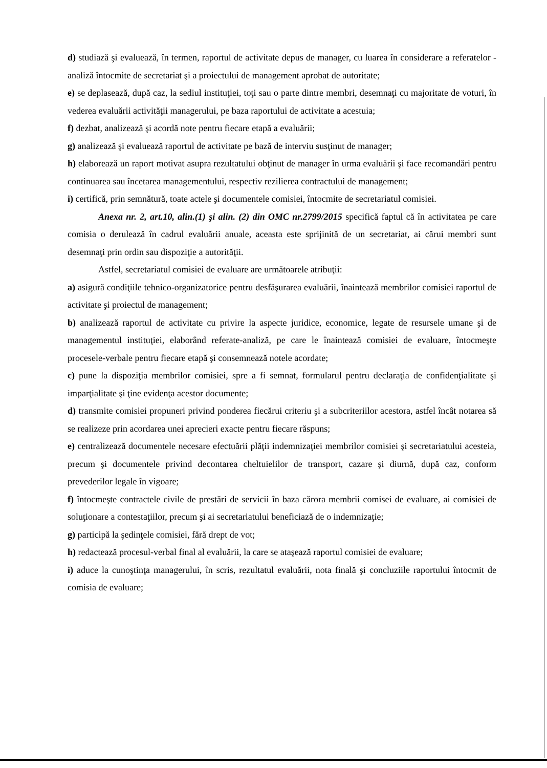d) studiază şi evaluează, în termen, raportul de activitate depus de manager, cu luarea în considerare a referatelor - analiză întocmite de secretariat şi a proiectului de management aprobat de autoritate;
e) se deplasează, după caz, la sediul instituţiei, toţi sau o parte dintre membri, desemnaţi cu majoritate de voturi, în vederea evaluării activităţii managerului, pe baza raportului de activitate a acestuia;
f) dezbat, analizează şi acordă note pentru fiecare etapă a evaluării;
g) analizează şi evaluează raportul de activitate pe bază de interviu susţinut de manager;
h) elaborează un raport motivat asupra rezultatului obţinut de manager în urma evaluării şi face recomandări pentru continuarea sau încetarea managementului, respectiv rezilierea contractului de management;
i) certifică, prin semnătură, toate actele şi documentele comisiei, întocmite de secretariatul comisiei.
Anexa nr. 2, art.10, alin.(1) şi alin. (2) din OMC nr.2799/2015 specifică faptul că în activitatea pe care comisia o derulează în cadrul evaluării anuale, aceasta este sprijinită de un secretariat, ai cărui membri sunt desemnaţi prin ordin sau dispoziţie a autorităţii.
Astfel, secretariatul comisiei de evaluare are următoarele atribuţii:
a) asigură condiţiile tehnico-organizatorice pentru desfăşurarea evaluării, înaintează membrilor comisiei raportul de activitate şi proiectul de management;
b) analizează raportul de activitate cu privire la aspecte juridice, economice, legate de resursele umane şi de managementul instituţiei, elaborând referate-analiză, pe care le înaintează comisiei de evaluare, întocmeşte procesele-verbale pentru fiecare etapă şi consemnează notele acordate;
c) pune la dispoziţia membrilor comisiei, spre a fi semnat, formularul pentru declaraţia de confidenţialitate şi imparţialitate şi ţine evidenţa acestor documente;
d) transmite comisiei propuneri privind ponderea fiecărui criteriu şi a subcriteriilor acestora, astfel încât notarea să se realizeze prin acordarea unei aprecieri exacte pentru fiecare răspuns;
e) centralizează documentele necesare efectuării plăţii indemnizaţiei membrilor comisiei şi secretariatului acesteia, precum şi documentele privind decontarea cheltuielilor de transport, cazare şi diurnă, după caz, conform prevederilor legale în vigoare;
f) întocmeşte contractele civile de prestări de servicii în baza cărora membrii comisei de evaluare, ai comisiei de soluţionare a contestaţiilor, precum şi ai secretariatului beneficiază de o indemnizaţie;
g) participă la şedinţele comisiei, fără drept de vot;
h) redactează procesul-verbal final al evaluării, la care se ataşează raportul comisiei de evaluare;
i) aduce la cunoştinţa managerului, în scris, rezultatul evaluării, nota finală şi concluziile raportului întocmit de comisia de evaluare;